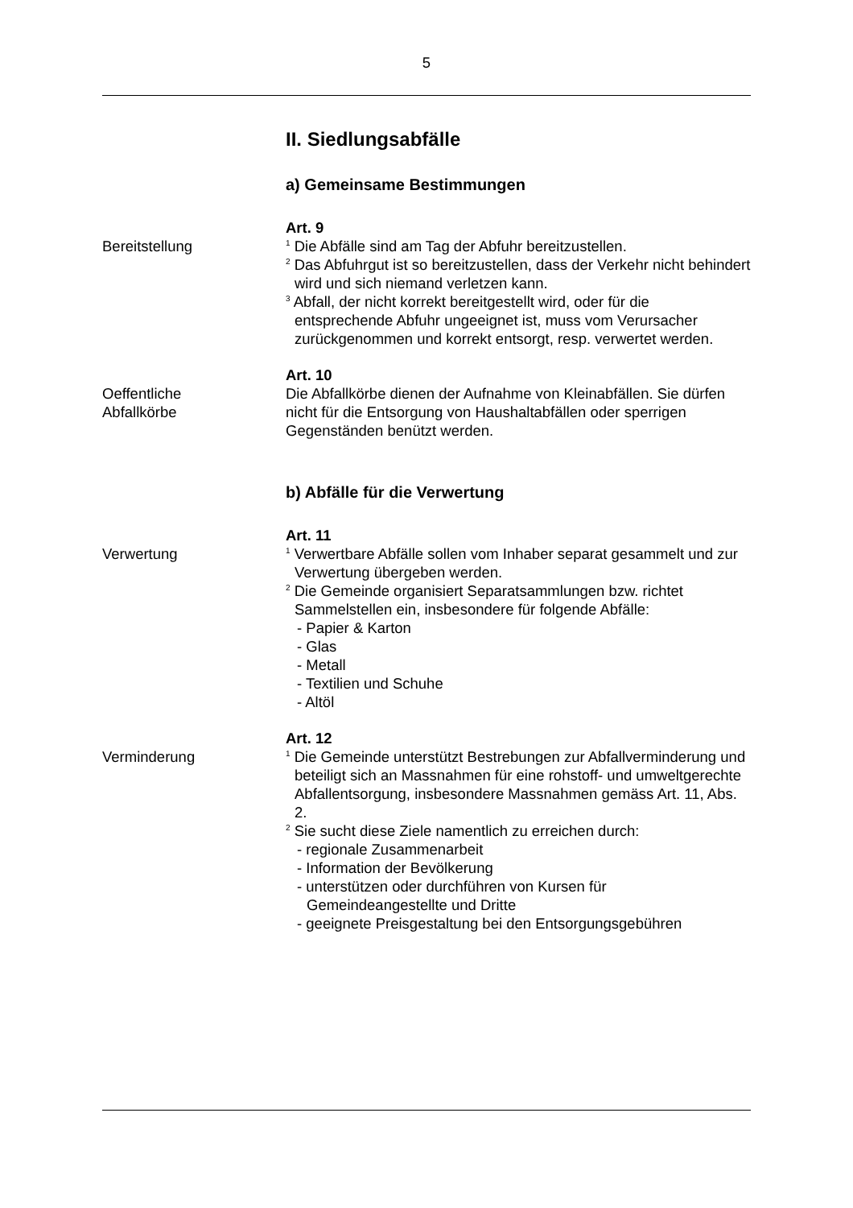5
II. Siedlungsabfälle
a) Gemeinsame Bestimmungen
Art. 9
Bereitstellung
<sup>1</sup> Die Abfälle sind am Tag der Abfuhr bereitzustellen.
<sup>2</sup> Das Abfuhrgut ist so bereitzustellen, dass der Verkehr nicht behindert wird und sich niemand verletzen kann.
<sup>3</sup> Abfall, der nicht korrekt bereitgestellt wird, oder für die entsprechende Abfuhr ungeeignet ist, muss vom Verursacher zurückgenommen und korrekt entsorgt, resp. verwertet werden.
Art. 10
Oeffentliche
Abfallkörbe
Die Abfallkörbe dienen der Aufnahme von Kleinabfällen. Sie dürfen nicht für die Entsorgung von Haushaltabfällen oder sperrigen Gegenständen benützt werden.
b) Abfälle für die Verwertung
Art. 11
Verwertung
<sup>1</sup> Verwertbare Abfälle sollen vom Inhaber separat gesammelt und zur Verwertung übergeben werden.
<sup>2</sup> Die Gemeinde organisiert Separatsammlungen bzw. richtet Sammelstellen ein, insbesondere für folgende Abfälle:
- Papier & Karton
- Glas
- Metall
- Textilien und Schuhe
- Altöl
Art. 12
Verminderung
<sup>1</sup> Die Gemeinde unterstützt Bestrebungen zur Abfallverminderung und beteiligt sich an Massnahmen für eine rohstoff- und umweltgerechte Abfallentsorgung, insbesondere Massnahmen gemäss Art. 11, Abs. 2.
<sup>2</sup> Sie sucht diese Ziele namentlich zu erreichen durch:
- regionale Zusammenarbeit
- Information der Bevölkerung
- unterstützen oder durchführen von Kursen für Gemeindeangestellte und Dritte
- geeignete Preisgestaltung bei den Entsorgungsgebühren